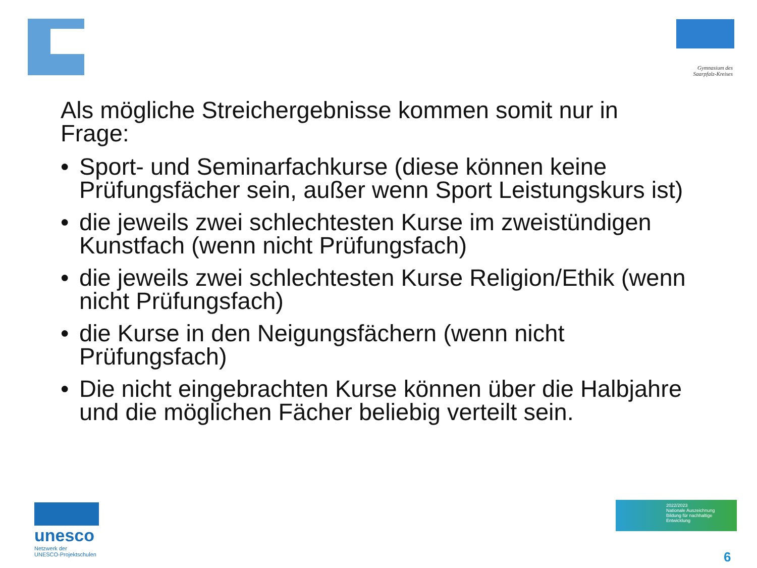Gymnasium des Saarpfalz-Kreises
Als mögliche Streichergebnisse kommen somit nur in Frage:
• Sport- und Seminarfachkurse (diese können keine Prüfungsfächer sein, außer wenn Sport Leistungskurs ist)
• die jeweils zwei schlechtesten Kurse im zweistündigen Kunstfach (wenn nicht Prüfungsfach)
• die jeweils zwei schlechtesten Kurse Religion/Ethik (wenn nicht Prüfungsfach)
• die Kurse in den Neigungsfächern (wenn nicht Prüfungsfach)
• Die nicht eingebrachten Kurse können über die Halbjahre und die möglichen Fächer beliebig verteilt sein.
unesco
Netzwerk der
UNESCO-Projektschulen
2022/2023
Nationale Auszeichnung
Bildung für nachhaltige Entwicklung
6